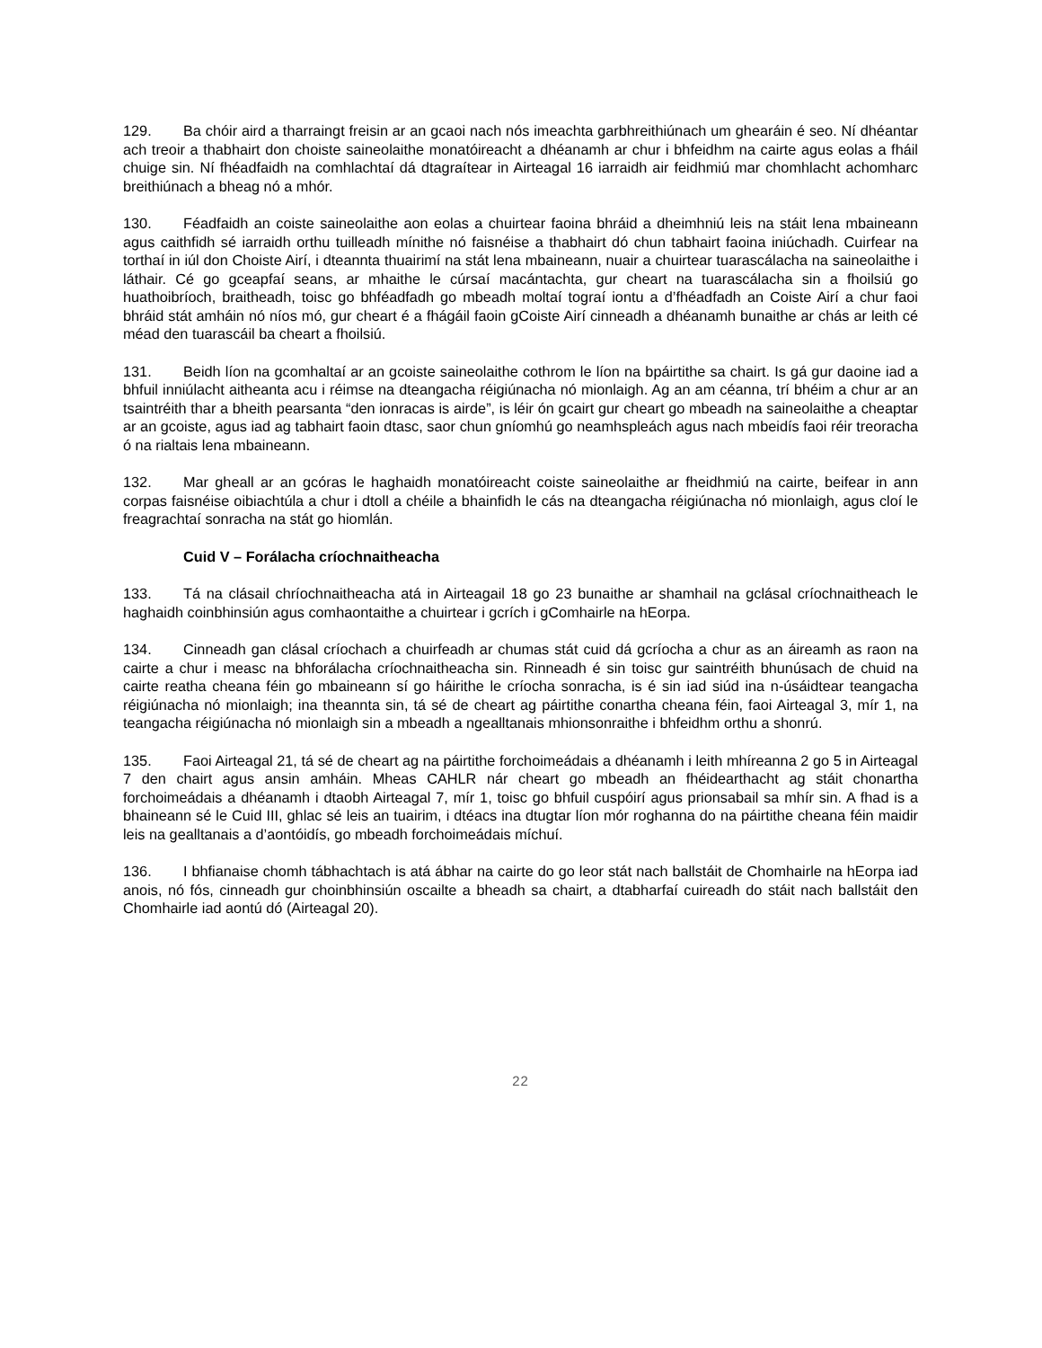129. Ba chóir aird a tharraingt freisin ar an gcaoi nach nós imeachta garbhreithiúnach um ghearáin é seo. Ní dhéantar ach treoir a thabhairt don choiste saineolaithe monatóireacht a dhéanamh ar chur i bhfeidhm na cairte agus eolas a fháil chuige sin. Ní fhéadfaidh na comhlachtaí dá dtagraítear in Airteagal 16 iarraidh air feidhmiú mar chomhlacht achomharc breithiúnach a bheag nó a mhór.
130. Féadfaidh an coiste saineolaithe aon eolas a chuirtear faoina bhráid a dheimhniú leis na stáit lena mbaineann agus caithfidh sé iarraidh orthu tuilleadh mínithe nó faisnéise a thabhairt dó chun tabhairt faoina iniúchadh. Cuirfear na torthaí in iúl don Choiste Airí, i dteannta thuairimí na stát lena mbaineann, nuair a chuirtear tuarascálacha na saineolaithe i láthair. Cé go gceapfaí seans, ar mhaithe le cúrsaí macántachta, gur cheart na tuarascálacha sin a fhoilsiú go huathoibríoch, braitheadh, toisc go bhféadfadh go mbeadh moltaí tograí iontu a d’fhéadfadh an Coiste Airí a chur faoi bhráid stát amháin nó níos mó, gur cheart é a fhágáil faoin gCoiste Airí cinneadh a dhéanamh bunaithe ar chás ar leith cé méad den tuarascáil ba cheart a fhoilsiú.
131. Beidh líon na gcomhaltaí ar an gcoiste saineolaithe cothrom le líon na bpáirtithe sa chairt. Is gá gur daoine iad a bhfuil inniúlacht aitheanta acu i réimse na dteangacha réigiúnacha nó mionlaigh. Ag an am céanna, trí bhéim a chur ar an tsaintréith thar a bheith pearsanta “den ionracas is airde”, is léir ón gcairt gur cheart go mbeadh na saineolaithe a cheaptar ar an gcoiste, agus iad ag tabhairt faoin dtasc, saor chun gníomhú go neamhspleách agus nach mbeidís faoi réir treoracha ó na rialtais lena mbaineann.
132. Mar gheall ar an gcóras le haghaidh monatóireacht coiste saineolaithe ar fheidhmiú na cairte, beifear in ann corpas faisnéise oibiachtúla a chur i dtoll a chéile a bhainfidh le cás na dteangacha réigiúnacha nó mionlaigh, agus cloí le freagrachtaí sonracha na stát go hiomlán.
Cuid V – Forálacha críochnaitheacha
133. Tá na clásail chríochnaitheacha atá in Airteagail 18 go 23 bunaithe ar shamhail na gclásal críochnaitheach le haghaidh coinbhinsiún agus comhaontaithe a chuirtear i gcrích i gComhairle na hEorpa.
134. Cinneadh gan clásal críochach a chuirfeadh ar chumas stát cuid dá gcríocha a chur as an áireamh as raon na cairte a chur i measc na bhforálacha críochnaitheacha sin. Rinneadh é sin toisc gur saintréith bhunúsach de chuid na cairte reatha cheana féin go mbaineann sí go háirithe le críocha sonracha, is é sin iad siúd ina n-úsáidtear teangacha réigiúnacha nó mionlaigh; ina theannta sin, tá sé de cheart ag páirtithe conartha cheana féin, faoi Airteagal 3, mír 1, na teangacha réigiúnacha nó mionlaigh sin a mbeadh a ngealltanais mhionsonraithe i bhfeidhm orthu a shonrú.
135. Faoi Airteagal 21, tá sé de cheart ag na páirtithe forchoimeádais a dhéanamh i leith mhíreanna 2 go 5 in Airteagal 7 den chairt agus ansin amháin. Mheas CAHLR nár cheart go mbeadh an fhéidearthacht ag stáit chonartha forchoimeádais a dhéanamh i dtaobh Airteagal 7, mír 1, toisc go bhfuil cuspóirí agus prionsabail sa mhír sin. A fhad is a bhaineann sé le Cuid III, ghlac sé leis an tuairim, i dtéacs ina dtugtar líon mór roghanna do na páirtithe cheana féin maidir leis na gealltanais a d’aontóidís, go mbeadh forchoimeádais míchuí.
136. I bhfianaise chomh tábhachtach is atá ábhar na cairte do go leor stát nach ballstáit de Chomhairle na hEorpa iad anois, nó fós, cinneadh gur choinbhinsiún oscailte a bheadh sa chairt, a dtabharfaí cuireadh do stáit nach ballstáit den Chomhairle iad aontú dó (Airteagal 20).
22